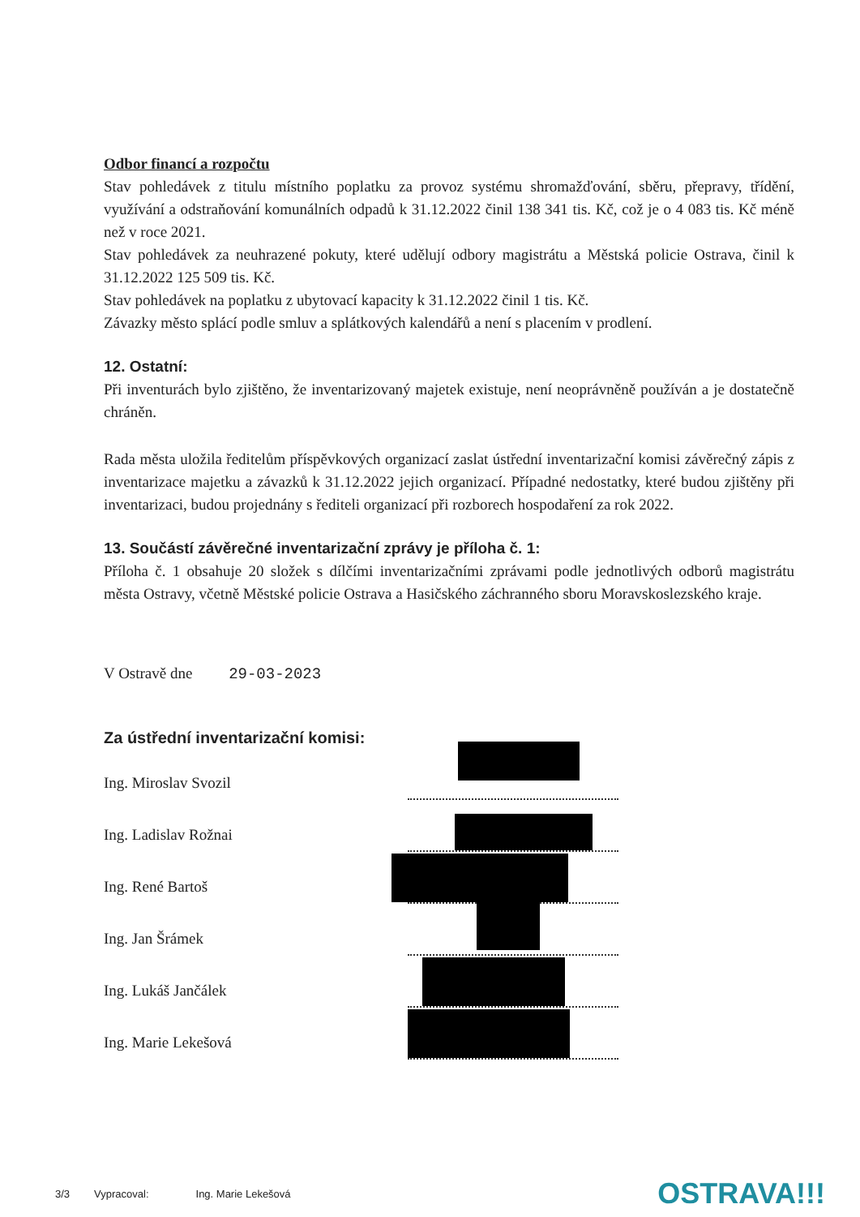Odbor financí a rozpočtu
Stav pohledávek z titulu místního poplatku za provoz systému shromažďování, sběru, přepravy, třídění, využívání a odstraňování komunálních odpadů k 31.12.2022 činil 138 341 tis. Kč, což je o 4 083 tis. Kč méně než v roce 2021.
Stav pohledávek za neuhrazené pokuty, které udělují odbory magistrátu a Městská policie Ostrava, činil k 31.12.2022 125 509 tis. Kč.
Stav pohledávek na poplatku z ubytovací kapacity k 31.12.2022 činil 1 tis. Kč.
Závazky město splácí podle smluv a splátkových kalendářů a není s placením v prodlení.
12. Ostatní:
Při inventurách bylo zjištěno, že inventarizovaný majetek existuje, není neoprávněně používán a je dostatečně chráněn.
Rada města uložila ředitelům příspěvkových organizací zaslat ústřední inventarizační komisi závěrečný zápis z inventarizace majetku a závazků k 31.12.2022 jejich organizací. Případné nedostatky, které budou zjištěny při inventarizaci, budou projednány s řediteli organizací při rozborech hospodaření za rok 2022.
13. Součástí závěrečné inventarizační zprávy je příloha č. 1:
Příloha č. 1 obsahuje 20 složek s dílčími inventarizačními zprávami podle jednotlivých odborů magistrátu města Ostravy, včetně Městské policie Ostrava a Hasičského záchranného sboru Moravskoslezského kraje.
V Ostravě dne 29-03-2023
Za ústřední inventarizační komisi:
Ing. Miroslav Svozil
Ing. Ladislav Rožnai
Ing. René Bartoš
Ing. Jan Šrámek
Ing. Lukáš Jančálek
Ing. Marie Lekešová
3/3 Vypracoval: Ing. Marie Lekešová OSTRAVA!!!